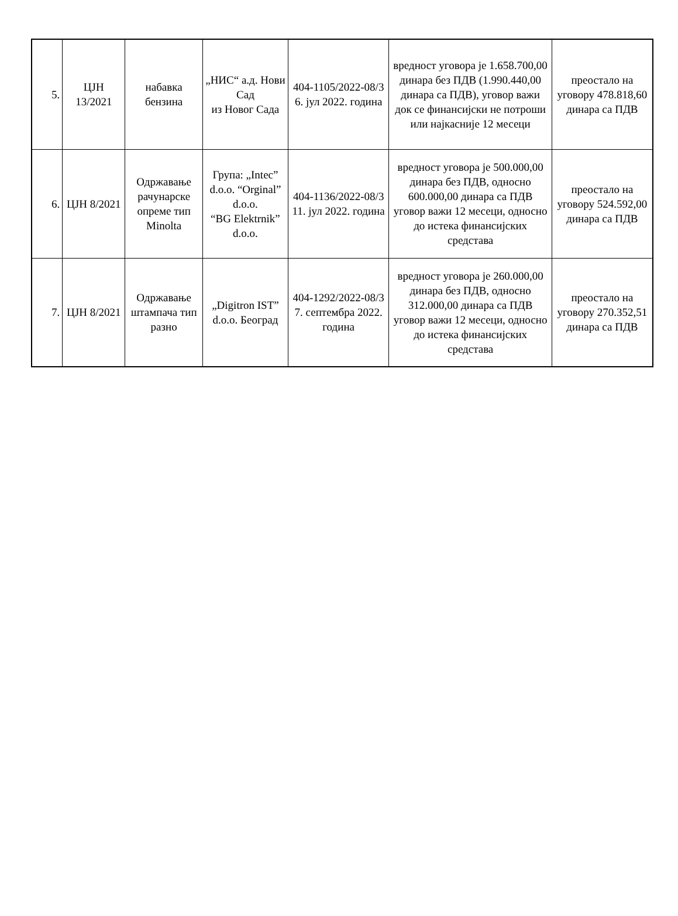| 5. | ЦЈН 13/2021 | набавка бензина | „НИС“ а.д. Нови Сад из Новог Сада | 404-1105/2022-08/3 6. јул 2022. година | вредност уговора је 1.658.700,00 динара без ПДВ (1.990.440,00 динара са ПДВ), уговор важи док се финансијски не потроши или најкасније 12 месеци | преостало на уговору 478.818,60 динара са ПДВ |
| 6. | ЦЈН 8/2021 | Одржавање рачунарске опреме тип Minolta | Група: „Intec” d.o.o. “Orginal” d.o.o. “BG Elektrnik” d.o.o. | 404-1136/2022-08/3 11. јул 2022. година | вредност уговора је 500.000,00 динара без ПДВ, односно 600.000,00 динара са ПДВ уговор важи 12 месеци, односно до истека финансијских средстава | преостало на уговору 524.592,00 динара са ПДВ |
| 7. | ЦЈН 8/2021 | Одржавање штампача тип разно | „Digitron IST” d.o.o. Београд | 404-1292/2022-08/3 7. септембра 2022. година | вредност уговора је 260.000,00 динара без ПДВ, односно 312.000,00 динара са ПДВ уговор важи 12 месеци, односно до истека финансијских средстава | преостало на уговору 270.352,51 динара са ПДВ |